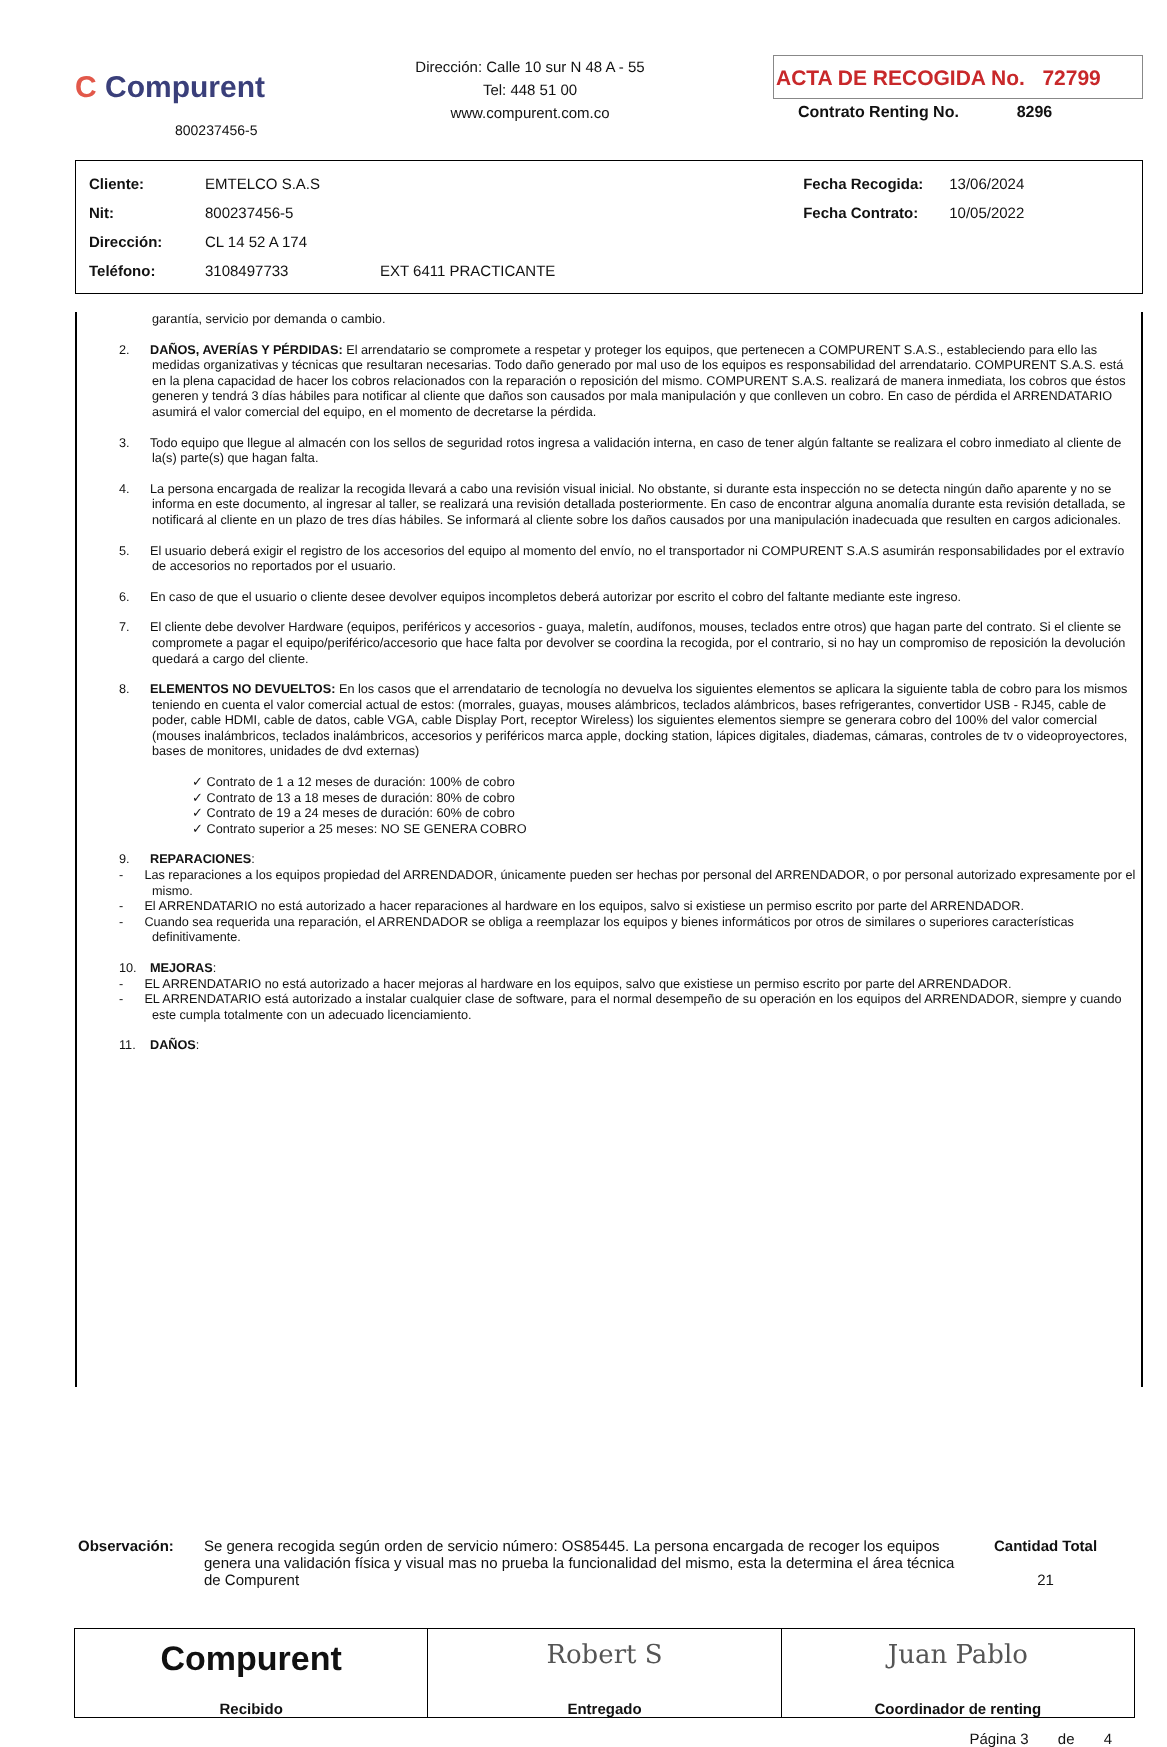C Compurent
800237456-5
Dirección: Calle 10 sur N 48 A - 55
Tel: 448 51 00
www.compurent.com.co
ACTA DE RECOGIDA No. 72799
Contrato Renting No. 8296
| Cliente: | EMTELCO S.A.S | | Fecha Recogida: | 13/06/2024 |
| Nit: | 800237456-5 | | Fecha Contrato: | 10/05/2022 |
| Dirección: | CL 14 52 A 174 | | | |
| Teléfono: | 3108497733 | EXT 6411 PRACTICANTE | | |
garantía, servicio por demanda o cambio.
2. DAÑOS, AVERÍAS Y PÉRDIDAS: El arrendatario se compromete a respetar y proteger los equipos, que pertenecen a COMPURENT S.A.S., estableciendo para ello las medidas organizativas y técnicas que resultaran necesarias. Todo daño generado por mal uso de los equipos es responsabilidad del arrendatario. COMPURENT S.A.S. está en la plena capacidad de hacer los cobros relacionados con la reparación o reposición del mismo. COMPURENT S.A.S. realizará de manera inmediata, los cobros que éstos generen y tendrá 3 días hábiles para notificar al cliente que daños son causados por mala manipulación y que conlleven un cobro. En caso de pérdida el ARRENDATARIO asumirá el valor comercial del equipo, en el momento de decretarse la pérdida.
3. Todo equipo que llegue al almacén con los sellos de seguridad rotos ingresa a validación interna, en caso de tener algún faltante se realizara el cobro inmediato al cliente de la(s) parte(s) que hagan falta.
4. La persona encargada de realizar la recogida llevará a cabo una revisión visual inicial. No obstante, si durante esta inspección no se detecta ningún daño aparente y no se informa en este documento, al ingresar al taller, se realizará una revisión detallada posteriormente. En caso de encontrar alguna anomalía durante esta revisión detallada, se notificará al cliente en un plazo de tres días hábiles. Se informará al cliente sobre los daños causados por una manipulación inadecuada que resulten en cargos adicionales.
5. El usuario deberá exigir el registro de los accesorios del equipo al momento del envío, no el transportador ni COMPURENT S.A.S asumirán responsabilidades por el extravío de accesorios no reportados por el usuario.
6. En caso de que el usuario o cliente desee devolver equipos incompletos deberá autorizar por escrito el cobro del faltante mediante este ingreso.
7. El cliente debe devolver Hardware (equipos, periféricos y accesorios - guaya, maletín, audífonos, mouses, teclados entre otros) que hagan parte del contrato. Si el cliente se compromete a pagar el equipo/periférico/accesorio que hace falta por devolver se coordina la recogida, por el contrario, si no hay un compromiso de reposición la devolución quedará a cargo del cliente.
8. ELEMENTOS NO DEVUELTOS: En los casos que el arrendatario de tecnología no devuelva los siguientes elementos se aplicara la siguiente tabla de cobro para los mismos teniendo en cuenta el valor comercial actual de estos: (morrales, guayas, mouses alámbricos, teclados alámbricos, bases refrigerantes, convertidor USB - RJ45, cable de poder, cable HDMI, cable de datos, cable VGA, cable Display Port, receptor Wireless) los siguientes elementos siempre se generara cobro del 100% del valor comercial (mouses inalámbricos, teclados inalámbricos, accesorios y periféricos marca apple, docking station, lápices digitales, diademas, cámaras, controles de tv o videoproyectores, bases de monitores, unidades de dvd externas)
✓ Contrato de 1 a 12 meses de duración: 100% de cobro
✓ Contrato de 13 a 18 meses de duración: 80% de cobro
✓ Contrato de 19 a 24 meses de duración: 60% de cobro
✓ Contrato superior a 25 meses: NO SE GENERA COBRO
9. REPARACIONES:
- Las reparaciones a los equipos propiedad del ARRENDADOR, únicamente pueden ser hechas por personal del ARRENDADOR, o por personal autorizado expresamente por el mismo.
- El ARRENDATARIO no está autorizado a hacer reparaciones al hardware en los equipos, salvo si existiese un permiso escrito por parte del ARRENDADOR.
- Cuando sea requerida una reparación, el ARRENDADOR se obliga a reemplazar los equipos y bienes informáticos por otros de similares o superiores características definitivamente.
10. MEJORAS:
- EL ARRENDATARIO no está autorizado a hacer mejoras al hardware en los equipos, salvo que existiese un permiso escrito por parte del ARRENDADOR.
- EL ARRENDATARIO está autorizado a instalar cualquier clase de software, para el normal desempeño de su operación en los equipos del ARRENDADOR, siempre y cuando este cumpla totalmente con un adecuado licenciamiento.
11. DAÑOS:
Observación: Se genera recogida según orden de servicio número: OS85445. La persona encargada de recoger los equipos genera una validación física y visual mas no prueba la funcionalidad del mismo, esta la determina el área técnica de Compurent
Cantidad Total
21
Compurent
Recibido
Robert S
Entregado
Juan Pablo
Coordinador de renting
Página 3 de 4